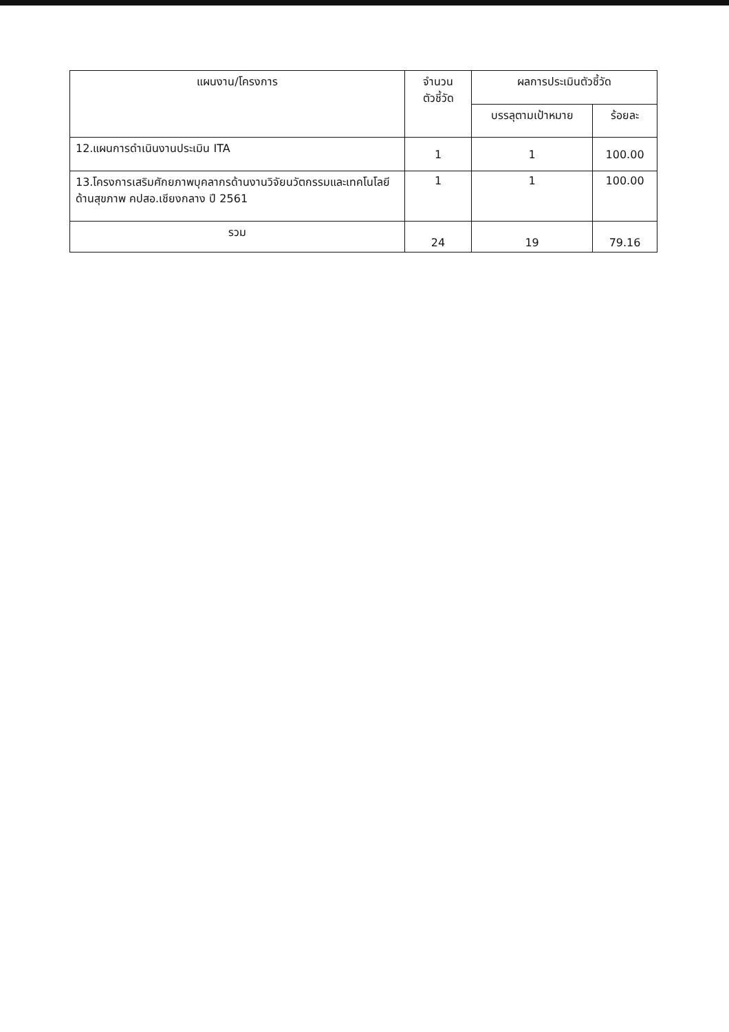| แผนงาน/โครงการ | จำนวน ตัวชี้วัด | ผลการประเมินตัวชี้วัด | |
| --- | --- | --- | --- |
| | | บรรลุตามเป้าหมาย | ร้อยละ |
| 12.แผนการดำเนินงานประเมิน ITA | 1 | 1 | 100.00 |
| 13.โครงการเสริมศักยภาพบุคลากรด้านงานวิจัยนวัตกรรมและเทคโนโลยีด้านสุขภาพ คปสอ.เชียงกลาง ปี 2561 | 1 | 1 | 100.00 |
| รวม | 24 | 19 | 79.16 |